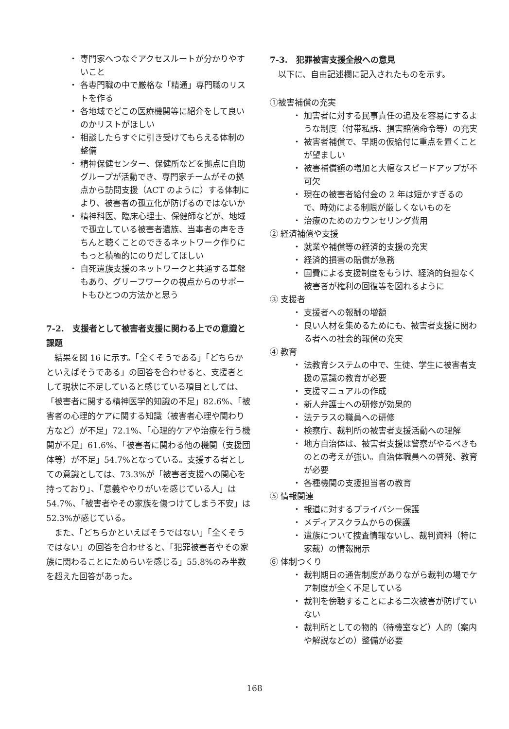・ 専門家へつなぐアクセスルートが分かりやすいこと
・ 各専門職の中で厳格な「精通」専門職のリストを作る
・ 各地域でどこの医療機関等に紹介をして良いのかリストがほしい
・ 相談したらすぐに引き受けてもらえる体制の整備
・ 精神保健センター、保健所などを拠点に自助グループが活動でき、専門家チームがその拠点から訪問支援（ACT のように）する体制により、被害者の孤立化が防げるのではないか
・ 精神科医、臨床心理士、保健師などが、地域で孤立している被害者遺族、当事者の声をきちんと聴くことのできるネットワーク作りにもっと積極的にのりだしてほしい
・ 自死遺族支援のネットワークと共通する基盤もあり、グリーフワークの視点からのサポートもひとつの方法かと思う
7-2.　支援者として被害者支援に関わる上での意識と課題
結果を図 16 に示す。「全くそうである」「どちらかといえばそうである」の回答を合わせると、支援者として現状に不足していると感じている項目としては、「被害者に関する精神医学的知識の不足」82.6%、「被害者の心理的ケアに関する知識（被害者心理や関わり方など）が不足」72.1%、「心理的ケアや治療を行う機関が不足」61.6%、「被害者に関わる他の機関（支援団体等）が不足」54.7%となっている。支援する者としての意識としては、73.3%が「被害者支援への関心を持っており」、「意義ややりがいを感じている人」は 54.7%、「被害者やその家族を傷つけてしまう不安」は 52.3%が感じている。
また、「どちらかといえばそうではない」「全くそうではない」の回答を合わせると、「犯罪被害者やその家族に関わることにためらいを感じる」55.8%のみ半数を超えた回答があった。
7-3.　犯罪被害支援全般への意見
以下に、自由記述欄に記入されたものを示す。
①被害補償の充実
・ 加害者に対する民事責任の追及を容易にするような制度（付帯私訴、損害賠償命令等）の充実
・ 被害者補償で、早期の仮給付に重点を置くことが望ましい
・ 被害補償額の増加と大幅なスピードアップが不可欠
・ 現在の被害者給付金の 2 年は短かすぎるので、時効による制限が厳しくないものを
・ 治療のためのカウンセリング費用
② 経済補償や支援
・ 就業や補償等の経済的支援の充実
・ 経済的損害の賠償が急務
・ 国費による支援制度をもうけ、経済的負担なく被害者が権利の回復等を図れるように
③ 支援者
・ 支援者への報酬の増額
・ 良い人材を集めるためにも、被害者支援に関わる者への社会的報償の充実
④ 教育
・ 法教育システムの中で、生徒、学生に被害者支援の意識の教育が必要
・ 支援マニュアルの作成
・ 新人弁護士への研修が効果的
・ 法テラスの職員への研修
・ 検察庁、裁判所の被害者支援活動への理解
・ 地方自治体は、被害者支援は警察がやるべきものとの考えが強い。自治体職員への啓発、教育が必要
・ 各種機関の支援担当者の教育
⑤ 情報関連
・ 報道に対するプライバシー保護
・ メディアスクラムからの保護
・ 遺族について捜査情報ないし、裁判資料（特に家裁）の情報開示
⑥ 体制つくり
・ 裁判期日の通告制度がありながら裁判の場でケア制度が全く不足している
・ 裁判を傍聴することによる二次被害が防げていない
・ 裁判所としての物的（待機室など）人的（案内や解説などの）整備が必要
168